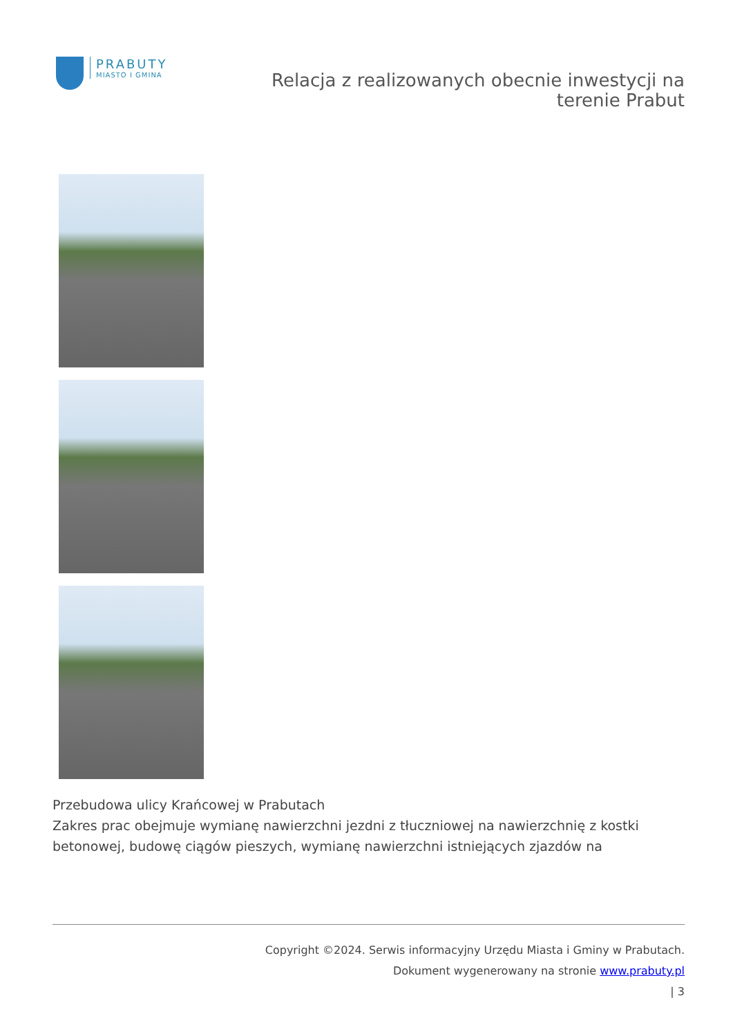PRABUTY
MIASTO I GMINA
Relacja z realizowanych obecnie inwestycji na terenie Prabut
Przebudowa ulicy Krańcowej w Prabutach
Zakres prac obejmuje wymianę nawierzchni jezdni z tłuczniowej na nawierzchnię z kostki betonowej, budowę ciągów pieszych, wymianę nawierzchni istniejących zjazdów na
Copyright ©2024. Serwis informacyjny Urzędu Miasta i Gminy w Prabutach.
Dokument wygenerowany na stronie www.prabuty.pl
| 3